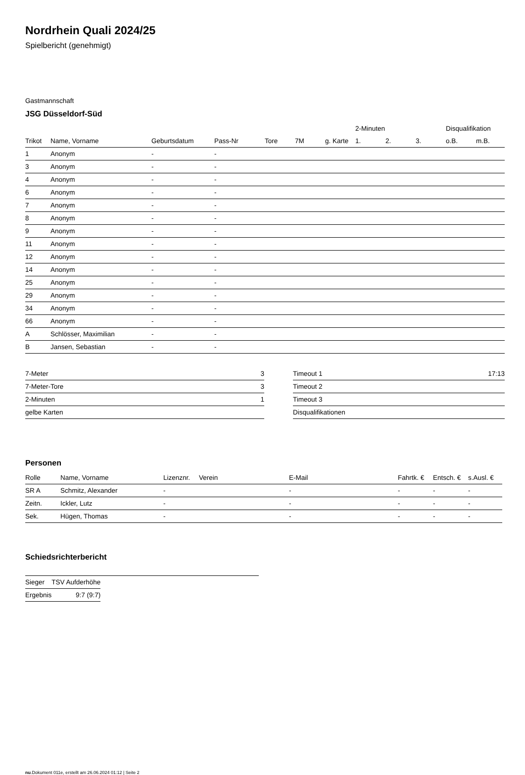Nordrhein Quali 2024/25
Spielbericht (genehmigt)
Gastmannschaft
JSG Düsseldorf-Süd
| | | | | | | | 2-Minuten | | | Disqualifikation | |
| --- | --- | --- | --- | --- | --- | --- | --- | --- | --- | --- | --- |
| Trikot | Name, Vorname | Geburtsdatum | Pass-Nr | Tore | 7M | g. Karte | 1. | 2. | 3. | o.B. | m.B. |
| 1 | Anonym | - | - | | | | | | | | |
| 3 | Anonym | - | - | | | | | | | | |
| 4 | Anonym | - | - | | | | | | | | |
| 6 | Anonym | - | - | | | | | | | | |
| 7 | Anonym | - | - | | | | | | | | |
| 8 | Anonym | - | - | | | | | | | | |
| 9 | Anonym | - | - | | | | | | | | |
| 11 | Anonym | - | - | | | | | | | | |
| 12 | Anonym | - | - | | | | | | | | |
| 14 | Anonym | - | - | | | | | | | | |
| 25 | Anonym | - | - | | | | | | | | |
| 29 | Anonym | - | - | | | | | | | | |
| 34 | Anonym | - | - | | | | | | | | |
| 66 | Anonym | - | - | | | | | | | | |
| A | Schlösser, Maximilian | - | - | | | | | | | | |
| B | Jansen, Sebastian | - | - | | | | | | | | |
| 7-Meter | 3 |
| 7-Meter-Tore | 3 |
| 2-Minuten | 1 |
| gelbe Karten | |
| Timeout 1 | 17:13 |
| Timeout 2 | |
| Timeout 3 | |
| Disqualifikationen | |
Personen
| Rolle | Name, Vorname | Lizenznr. | Verein | E-Mail | Fahrtk. € | Entsch. € | s.Ausl. € |
| --- | --- | --- | --- | --- | --- | --- | --- |
| SR A | Schmitz, Alexander | - | | - | - | - | - |
| Zeitn. | Ickler, Lutz | - | | - | - | - | - |
| Sek. | Hügen, Thomas | - | | - | - | - | - |
Schiedsrichterbericht
| Sieger | TSV Aufderhöhe |
| Ergebnis | 9:7 (9:7) |
nu.Dokument 011e, erstellt am 26.06.2024 01:12 | Seite 2